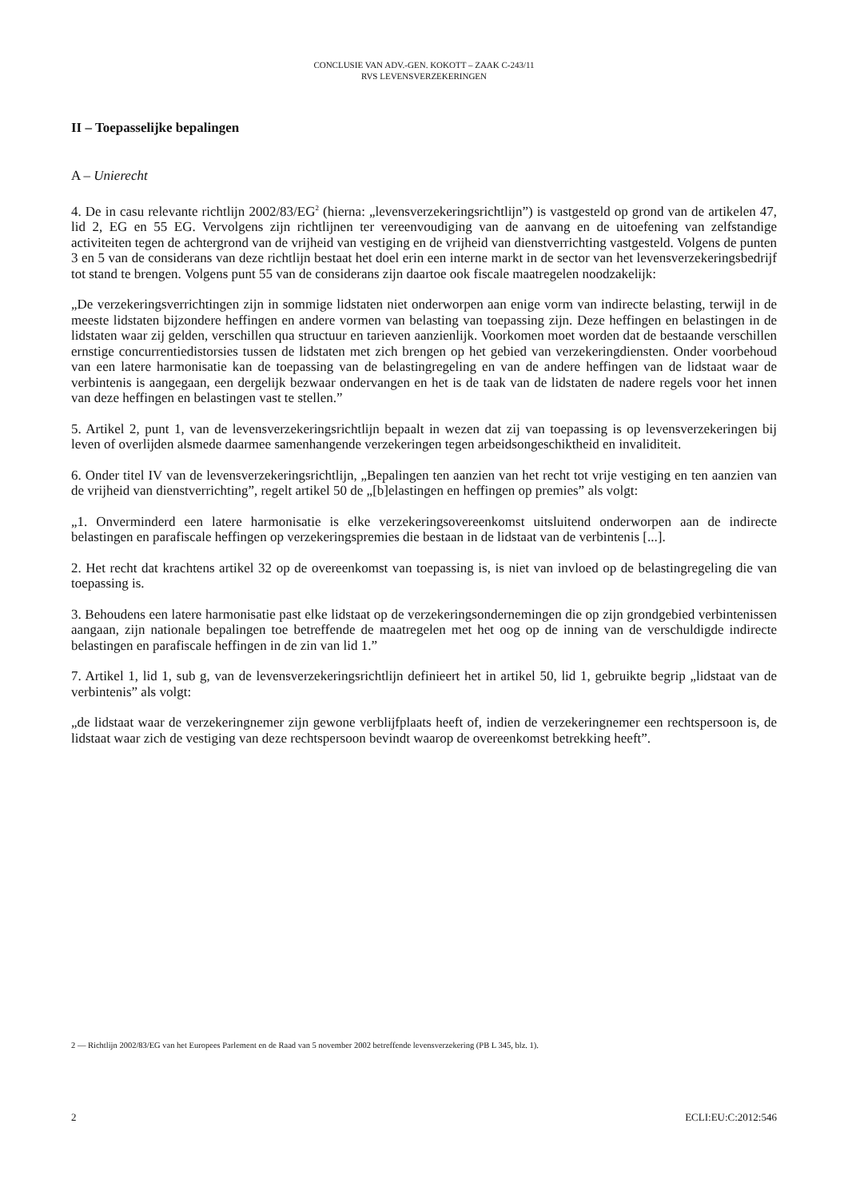CONCLUSIE VAN ADV.-GEN. KOKOTT – ZAAK C-243/11
RVS LEVENSVERZEKERINGEN
II – Toepasselijke bepalingen
A – Unierecht
4. De in casu relevante richtlijn 2002/83/EG<sup>2</sup> (hierna: „levensverzekeringsrichtlijn”) is vastgesteld op grond van de artikelen 47, lid 2, EG en 55 EG. Vervolgens zijn richtlijnen ter vereenvoudiging van de aanvang en de uitoefening van zelfstandige activiteiten tegen de achtergrond van de vrijheid van vestiging en de vrijheid van dienstverrichting vastgesteld. Volgens de punten 3 en 5 van de considerans van deze richtlijn bestaat het doel erin een interne markt in de sector van het levensverzekeringsbedrijf tot stand te brengen. Volgens punt 55 van de considerans zijn daartoe ook fiscale maatregelen noodzakelijk:
„De verzekeringsverrichtingen zijn in sommige lidstaten niet onderworpen aan enige vorm van indirecte belasting, terwijl in de meeste lidstaten bijzondere heffingen en andere vormen van belasting van toepassing zijn. Deze heffingen en belastingen in de lidstaten waar zij gelden, verschillen qua structuur en tarieven aanzienlijk. Voorkomen moet worden dat de bestaande verschillen ernstige concurrentiedistorsies tussen de lidstaten met zich brengen op het gebied van verzekeringdiensten. Onder voorbehoud van een latere harmonisatie kan de toepassing van de belastingregeling en van de andere heffingen van de lidstaat waar de verbintenis is aangegaan, een dergelijk bezwaar ondervangen en het is de taak van de lidstaten de nadere regels voor het innen van deze heffingen en belastingen vast te stellen.”
5. Artikel 2, punt 1, van de levensverzekeringsrichtlijn bepaalt in wezen dat zij van toepassing is op levensverzekeringen bij leven of overlijden alsmede daarmee samenhangende verzekeringen tegen arbeidsongeschiktheid en invaliditeit.
6. Onder titel IV van de levensverzekeringsrichtlijn, „Bepalingen ten aanzien van het recht tot vrije vestiging en ten aanzien van de vrijheid van dienstverrichting”, regelt artikel 50 de „[b]elastingen en heffingen op premies” als volgt:
„1. Onverminderd een latere harmonisatie is elke verzekeringsovereenkomst uitsluitend onderworpen aan de indirecte belastingen en parafiscale heffingen op verzekeringspremies die bestaan in de lidstaat van de verbintenis [...].
2. Het recht dat krachtens artikel 32 op de overeenkomst van toepassing is, is niet van invloed op de belastingregeling die van toepassing is.
3. Behoudens een latere harmonisatie past elke lidstaat op de verzekeringsondernemingen die op zijn grondgebied verbintenissen aangaan, zijn nationale bepalingen toe betreffende de maatregelen met het oog op de inning van de verschuldigde indirecte belastingen en parafiscale heffingen in de zin van lid 1.”
7. Artikel 1, lid 1, sub g, van de levensverzekeringsrichtlijn definieert het in artikel 50, lid 1, gebruikte begrip „lidstaat van de verbintenis” als volgt:
„de lidstaat waar de verzekeringnemer zijn gewone verblijfplaats heeft of, indien de verzekeringnemer een rechtspersoon is, de lidstaat waar zich de vestiging van deze rechtspersoon bevindt waarop de overeenkomst betrekking heeft”.
2 — Richtlijn 2002/83/EG van het Europees Parlement en de Raad van 5 november 2002 betreffende levensverzekering (PB L 345, blz. 1).
2 ECLI:EU:C:2012:546